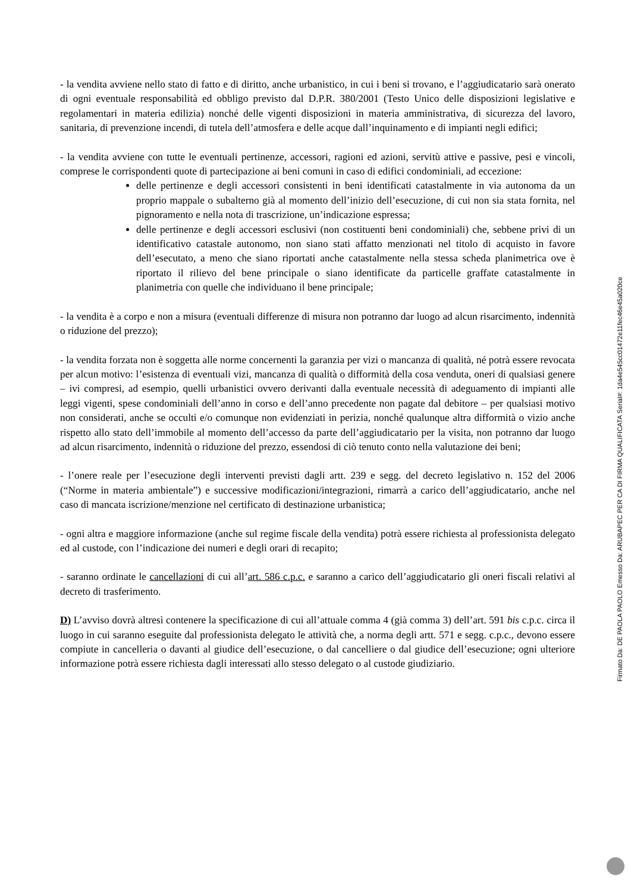- la vendita avviene nello stato di fatto e di diritto, anche urbanistico, in cui i beni si trovano, e l’aggiudicatario sarà onerato di ogni eventuale responsabilità ed obbligo previsto dal D.P.R. 380/2001 (Testo Unico delle disposizioni legislative e regolamentari in materia edilizia) nonché delle vigenti disposizioni in materia amministrativa, di sicurezza del lavoro, sanitaria, di prevenzione incendi, di tutela dell’atmosfera e delle acque dall’inquinamento e di impianti negli edifici;
- la vendita avviene con tutte le eventuali pertinenze, accessori, ragioni ed azioni, servitù attive e passive, pesi e vincoli, comprese le corrispondenti quote di partecipazione ai beni comuni in caso di edifici condominiali, ad eccezione:
delle pertinenze e degli accessori consistenti in beni identificati catastalmente in via autonoma da un proprio mappale o subalterno già al momento dell’inizio dell’esecuzione, di cui non sia stata fornita, nel pignoramento e nella nota di trascrizione, un’indicazione espressa;
delle pertinenze e degli accessori esclusivi (non costituenti beni condominiali) che, sebbene privi di un identificativo catastale autonomo, non siano stati affatto menzionati nel titolo di acquisto in favore dell’esecutato, a meno che siano riportati anche catastalmente nella stessa scheda planimetrica ove è riportato il rilievo del bene principale o siano identificate da particelle graffate catastalmente in planimetria con quelle che individuano il bene principale;
- la vendita è a corpo e non a misura (eventuali differenze di misura non potranno dar luogo ad alcun risarcimento, indennità o riduzione del prezzo);
- la vendita forzata non è soggetta alle norme concernenti la garanzia per vizi o mancanza di qualità, né potrà essere revocata per alcun motivo: l’esistenza di eventuali vizi, mancanza di qualità o difformità della cosa venduta, oneri di qualsiasi genere – ivi compresi, ad esempio, quelli urbanistici ovvero derivanti dalla eventuale necessità di adeguamento di impianti alle leggi vigenti, spese condominiali dell’anno in corso e dell’anno precedente non pagate dal debitore – per qualsiasi motivo non considerati, anche se occulti e/o comunque non evidenziati in perizia, nonché qualunque altra difformità o vizio anche rispetto allo stato dell’immobile al momento dell’accesso da parte dell’aggiudicatario per la visita, non potranno dar luogo ad alcun risarcimento, indennità o riduzione del prezzo, essendosi di ciò tenuto conto nella valutazione dei beni;
- l’onere reale per l’esecuzione degli interventi previsti dagli artt. 239 e segg. del decreto legislativo n. 152 del 2006 (“Norme in materia ambientale”) e successive modificazioni/integrazioni, rimarrà a carico dell’aggiudicatario, anche nel caso di mancata iscrizione/menzione nel certificato di destinazione urbanistica;
- ogni altra e maggiore informazione (anche sul regime fiscale della vendita) potrà essere richiesta al professionista delegato ed al custode, con l’indicazione dei numeri e degli orari di recapito;
- saranno ordinate le cancellazioni di cui all’art. 586 c.p.c. e saranno a carico dell’aggiudicatario gli oneri fiscali relativi al decreto di trasferimento.
D) L’avviso dovrà altresì contenere la specificazione di cui all’attuale comma 4 (già comma 3) dell’art. 591 bis c.p.c. circa il luogo in cui saranno eseguite dal professionista delegato le attività che, a norma degli artt. 571 e segg. c.p.c., devono essere compiute in cancelleria o davanti al giudice dell’esecuzione, o dal cancelliere o dal giudice dell’esecuzione; ogni ulteriore informazione potrà essere richiesta dagli interessati allo stesso delegato o al custode giudiziario.
Firmato Da: DE PAOLA PAOLO Emesso Da: ARUBAPEC PER CA DI FIRMA QUALIFICATA Serial#: 1da4e545cc01472e11fec46e45a020ce